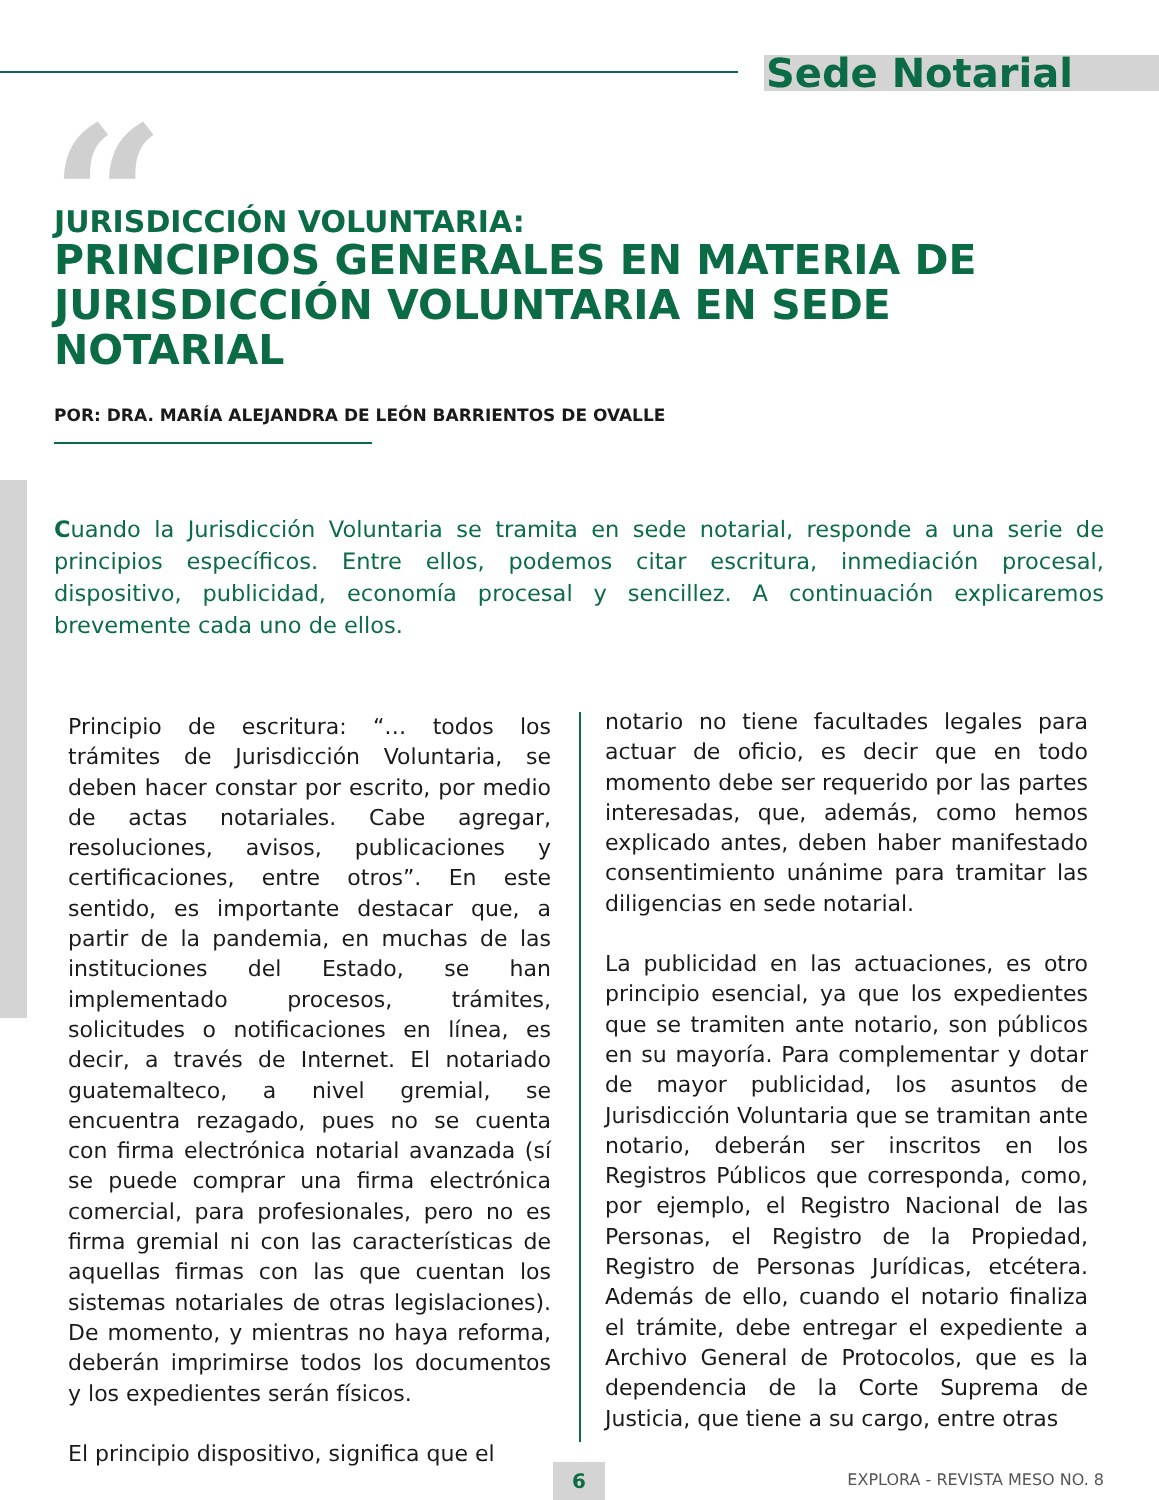Sede Notarial
“
JURISDICCIÓN VOLUNTARIA:
PRINCIPIOS GENERALES EN MATERIA DE JURISDICCIÓN VOLUNTARIA EN SEDE NOTARIAL
POR: DRA. MARÍA ALEJANDRA DE LEÓN BARRIENTOS DE OVALLE
Cuando la Jurisdicción Voluntaria se tramita en sede notarial, responde a una serie de principios específicos. Entre ellos, podemos citar escritura, inmediación procesal, dispositivo, publicidad, economía procesal y sencillez. A continuación explicaremos brevemente cada uno de ellos.
Principio de escritura: “… todos los trámites de Jurisdicción Voluntaria, se deben hacer constar por escrito, por medio de actas notariales. Cabe agregar, resoluciones, avisos, publicaciones y certificaciones, entre otros”. En este sentido, es importante destacar que, a partir de la pandemia, en muchas de las instituciones del Estado, se han implementado procesos, trámites, solicitudes o notificaciones en línea, es decir, a través de Internet. El notariado guatemalteco, a nivel gremial, se encuentra rezagado, pues no se cuenta con firma electrónica notarial avanzada (sí se puede comprar una firma electrónica comercial, para profesionales, pero no es firma gremial ni con las características de aquellas firmas con las que cuentan los sistemas notariales de otras legislaciones). De momento, y mientras no haya reforma, deberán imprimirse todos los documentos y los expedientes serán físicos.
El principio dispositivo, significa que el
notario no tiene facultades legales para actuar de oficio, es decir que en todo momento debe ser requerido por las partes interesadas, que, además, como hemos explicado antes, deben haber manifestado consentimiento unánime para tramitar las diligencias en sede notarial.
La publicidad en las actuaciones, es otro principio esencial, ya que los expedientes que se tramiten ante notario, son públicos en su mayoría. Para complementar y dotar de mayor publicidad, los asuntos de Jurisdicción Voluntaria que se tramitan ante notario, deberán ser inscritos en los Registros Públicos que corresponda, como, por ejemplo, el Registro Nacional de las Personas, el Registro de la Propiedad, Registro de Personas Jurídicas, etcétera. Además de ello, cuando el notario finaliza el trámite, debe entregar el expediente a Archivo General de Protocolos, que es la dependencia de la Corte Suprema de Justicia, que tiene a su cargo, entre otras
6 EXPLORA - REVISTA MESO NO. 8